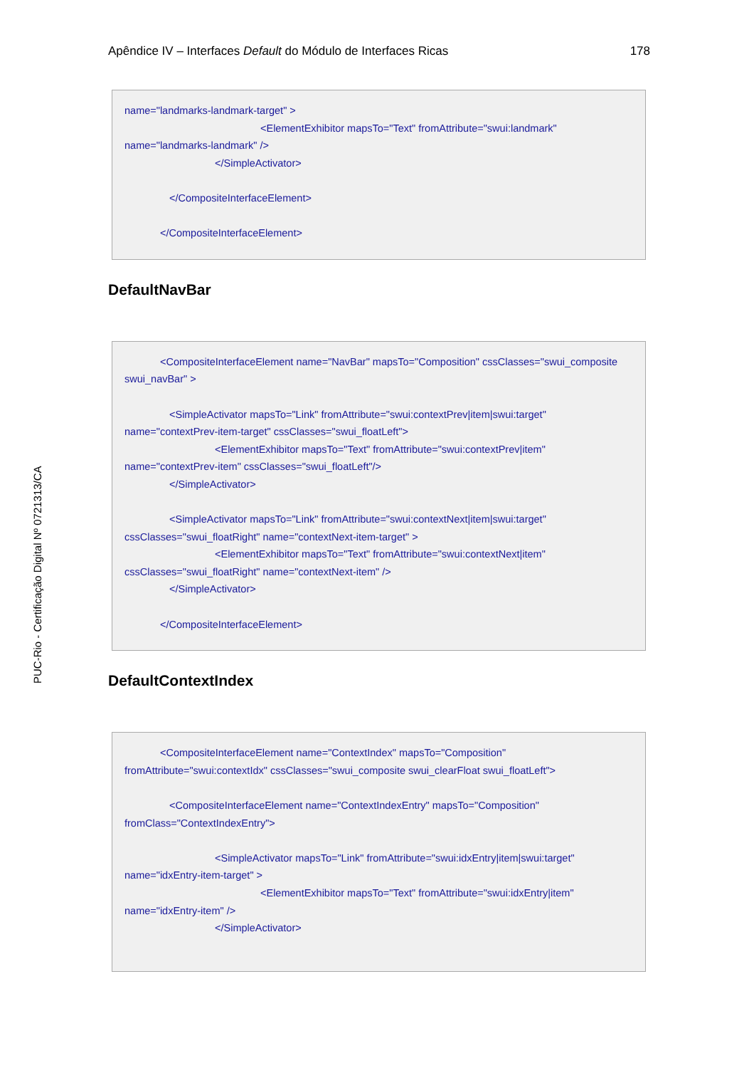Apêndice IV – Interfaces Default do Módulo de Interfaces Ricas 178
name="landmarks-landmark-target" >
<ElementExhibitor mapsTo="Text" fromAttribute="swui:landmark"
name="landmarks-landmark" />
</SimpleActivator>
</CompositeInterfaceElement>
</CompositeInterfaceElement>
DefaultNavBar
<CompositeInterfaceElement name="NavBar" mapsTo="Composition" cssClasses="swui_composite
swui_navBar" >
<SimpleActivator mapsTo="Link" fromAttribute="swui:contextPrev|item|swui:target"
name="contextPrev-item-target" cssClasses="swui_floatLeft">
<ElementExhibitor mapsTo="Text" fromAttribute="swui:contextPrev|item"
name="contextPrev-item" cssClasses="swui_floatLeft"/>
</SimpleActivator>
<SimpleActivator mapsTo="Link" fromAttribute="swui:contextNext|item|swui:target"
cssClasses="swui_floatRight" name="contextNext-item-target" >
<ElementExhibitor mapsTo="Text" fromAttribute="swui:contextNext|item"
cssClasses="swui_floatRight" name="contextNext-item" />
</SimpleActivator>
</CompositeInterfaceElement>
DefaultContextIndex
<CompositeInterfaceElement name="ContextIndex" mapsTo="Composition"
fromAttribute="swui:contextIdx" cssClasses="swui_composite swui_clearFloat swui_floatLeft">
<CompositeInterfaceElement name="ContextIndexEntry" mapsTo="Composition"
fromClass="ContextIndexEntry">
<SimpleActivator mapsTo="Link" fromAttribute="swui:idxEntry|item|swui:target"
name="idxEntry-item-target" >
<ElementExhibitor mapsTo="Text" fromAttribute="swui:idxEntry|item"
name="idxEntry-item" />
</SimpleActivator>
PUC-Rio - Certificação Digital Nº 0721313/CA